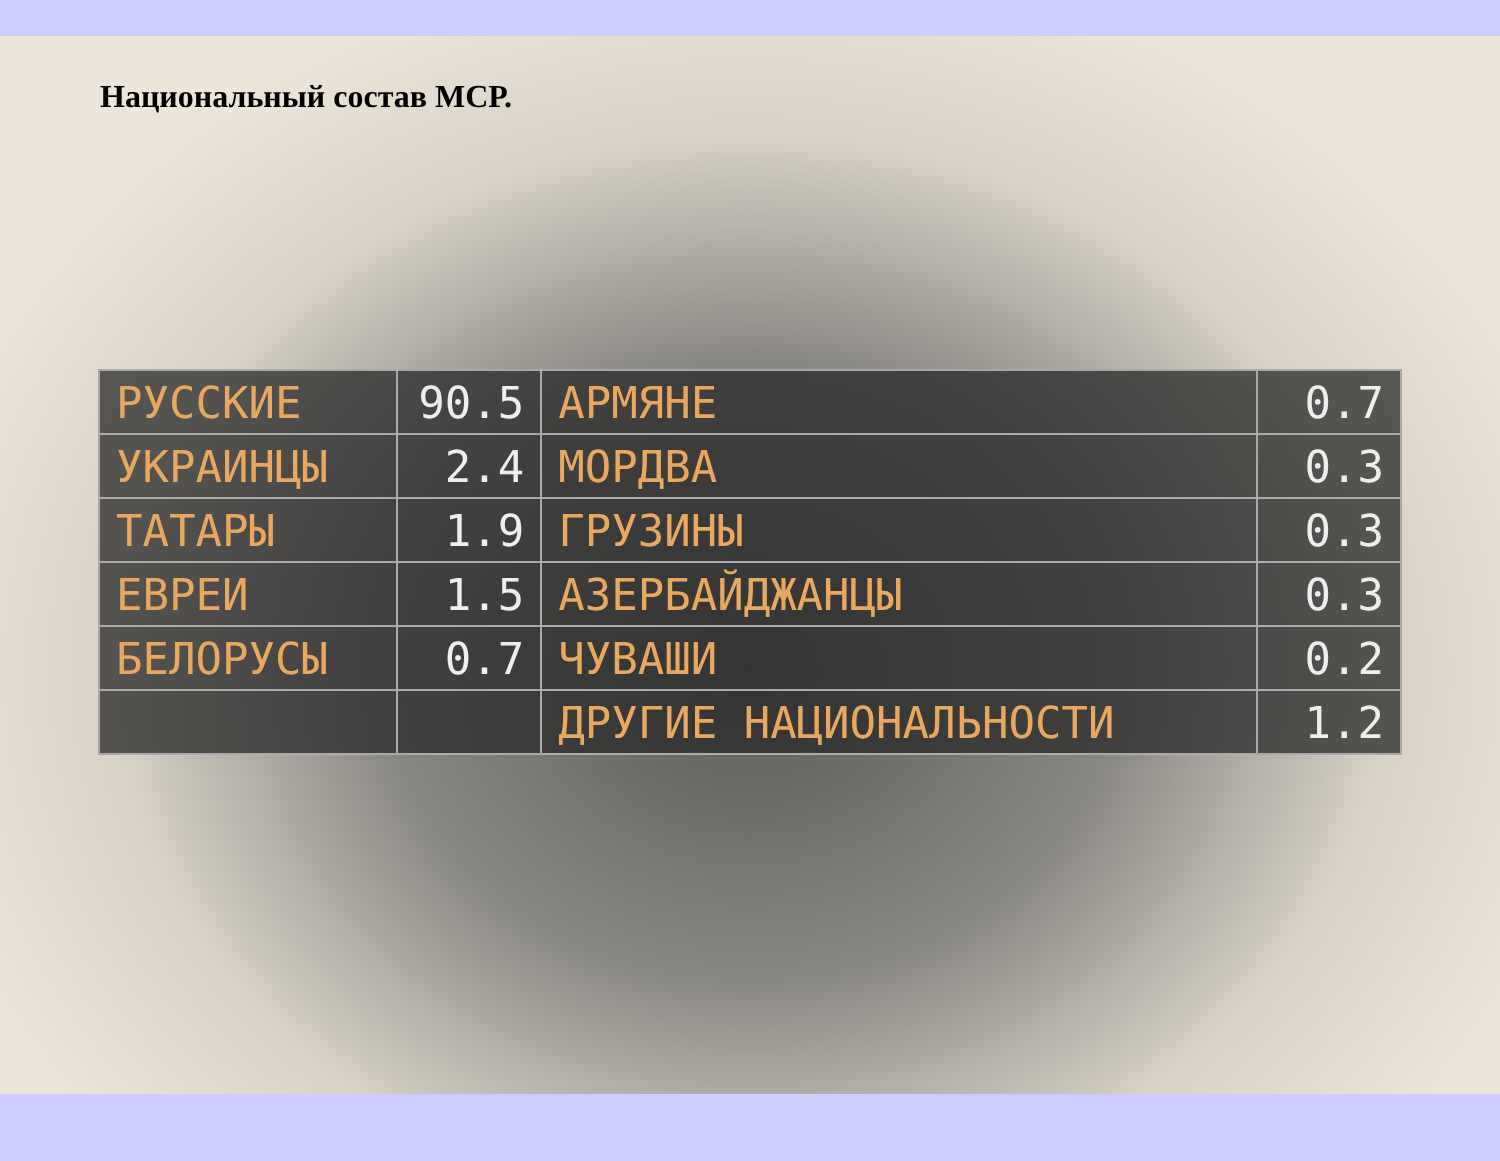Национальный состав МСР.
| РУССКИЕ | 90.5 | АРМЯНЕ | 0.7 |
| УКРАИНЦЫ | 2.4 | МОРДВА | 0.3 |
| ТАТАРЫ | 1.9 | ГРУЗИНЫ | 0.3 |
| ЕВРЕИ | 1.5 | АЗЕРБАЙДЖАНЦЫ | 0.3 |
| БЕЛОРУСЫ | 0.7 | ЧУВАШИ | 0.2 |
| | | ДРУГИЕ НАЦИОНАЛЬНОСТИ | 1.2 |